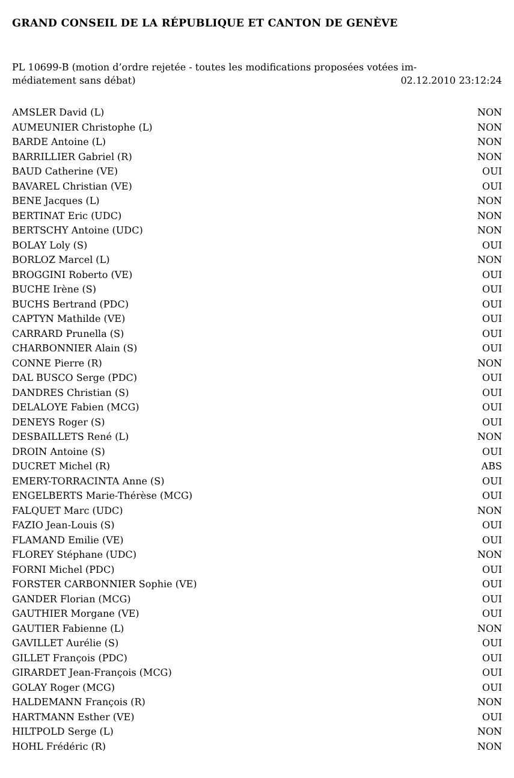GRAND CONSEIL DE LA RÉPUBLIQUE ET CANTON DE GENÈVE
PL 10699-B (motion d’ordre rejetée - toutes les modifications proposées votées im-
médiatement sans débat) 02.12.2010 23:12:24
| AMSLER David (L) | NON |
| AUMEUNIER Christophe (L) | NON |
| BARDE Antoine (L) | NON |
| BARRILLIER Gabriel (R) | NON |
| BAUD Catherine (VE) | OUI |
| BAVAREL Christian (VE) | OUI |
| BENE Jacques (L) | NON |
| BERTINAT Eric (UDC) | NON |
| BERTSCHY Antoine (UDC) | NON |
| BOLAY Loly (S) | OUI |
| BORLOZ Marcel (L) | NON |
| BROGGINI Roberto (VE) | OUI |
| BUCHE Irène (S) | OUI |
| BUCHS Bertrand (PDC) | OUI |
| CAPTYN Mathilde (VE) | OUI |
| CARRARD Prunella (S) | OUI |
| CHARBONNIER Alain (S) | OUI |
| CONNE Pierre (R) | NON |
| DAL BUSCO Serge (PDC) | OUI |
| DANDRES Christian (S) | OUI |
| DELALOYE Fabien (MCG) | OUI |
| DENEYS Roger (S) | OUI |
| DESBAILLETS René (L) | NON |
| DROIN Antoine (S) | OUI |
| DUCRET Michel (R) | ABS |
| EMERY-TORRACINTA Anne (S) | OUI |
| ENGELBERTS Marie-Thérèse (MCG) | OUI |
| FALQUET Marc (UDC) | NON |
| FAZIO Jean-Louis (S) | OUI |
| FLAMAND Emilie (VE) | OUI |
| FLOREY Stéphane (UDC) | NON |
| FORNI Michel (PDC) | OUI |
| FORSTER CARBONNIER Sophie (VE) | OUI |
| GANDER Florian (MCG) | OUI |
| GAUTHIER Morgane (VE) | OUI |
| GAUTIER Fabienne (L) | NON |
| GAVILLET Aurélie (S) | OUI |
| GILLET François (PDC) | OUI |
| GIRARDET Jean-François (MCG) | OUI |
| GOLAY Roger (MCG) | OUI |
| HALDEMANN François (R) | NON |
| HARTMANN Esther (VE) | OUI |
| HILTPOLD Serge (L) | NON |
| HOHL Frédéric (R) | NON |